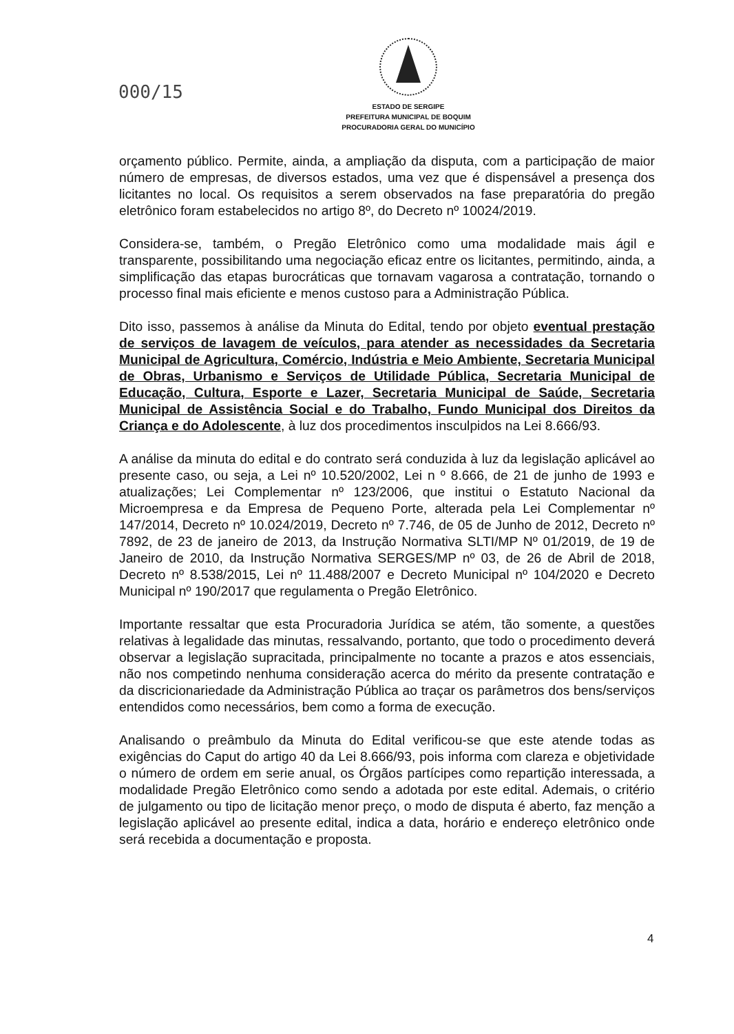000/15
ESTADO DE SERGIPE
PREFEITURA MUNICIPAL DE BOQUIM
PROCURADORIA GERAL DO MUNICÍPIO
orçamento público. Permite, ainda, a ampliação da disputa, com a participação de maior número de empresas, de diversos estados, uma vez que é dispensável a presença dos licitantes no local. Os requisitos a serem observados na fase preparatória do pregão eletrônico foram estabelecidos no artigo 8º, do Decreto nº 10024/2019.
Considera-se, também, o Pregão Eletrônico como uma modalidade mais ágil e transparente, possibilitando uma negociação eficaz entre os licitantes, permitindo, ainda, a simplificação das etapas burocráticas que tornavam vagarosa a contratação, tornando o processo final mais eficiente e menos custoso para a Administração Pública.
Dito isso, passemos à análise da Minuta do Edital, tendo por objeto eventual prestação de serviços de lavagem de veículos, para atender as necessidades da Secretaria Municipal de Agricultura, Comércio, Indústria e Meio Ambiente, Secretaria Municipal de Obras, Urbanismo e Serviços de Utilidade Pública, Secretaria Municipal de Educação, Cultura, Esporte e Lazer, Secretaria Municipal de Saúde, Secretaria Municipal de Assistência Social e do Trabalho, Fundo Municipal dos Direitos da Criança e do Adolescente, à luz dos procedimentos insculpidos na Lei 8.666/93.
A análise da minuta do edital e do contrato será conduzida à luz da legislação aplicável ao presente caso, ou seja, a Lei nº 10.520/2002, Lei n º 8.666, de 21 de junho de 1993 e atualizações; Lei Complementar nº 123/2006, que institui o Estatuto Nacional da Microempresa e da Empresa de Pequeno Porte, alterada pela Lei Complementar nº 147/2014, Decreto nº 10.024/2019, Decreto nº 7.746, de 05 de Junho de 2012, Decreto nº 7892, de 23 de janeiro de 2013, da Instrução Normativa SLTI/MP Nº 01/2019, de 19 de Janeiro de 2010, da Instrução Normativa SERGES/MP nº 03, de 26 de Abril de 2018, Decreto nº 8.538/2015, Lei nº 11.488/2007 e Decreto Municipal nº 104/2020 e Decreto Municipal nº 190/2017 que regulamenta o Pregão Eletrônico.
Importante ressaltar que esta Procuradoria Jurídica se atém, tão somente, a questões relativas à legalidade das minutas, ressalvando, portanto, que todo o procedimento deverá observar a legislação supracitada, principalmente no tocante a prazos e atos essenciais, não nos competindo nenhuma consideração acerca do mérito da presente contratação e da discricionariedade da Administração Pública ao traçar os parâmetros dos bens/serviços entendidos como necessários, bem como a forma de execução.
Analisando o preâmbulo da Minuta do Edital verificou-se que este atende todas as exigências do Caput do artigo 40 da Lei 8.666/93, pois informa com clareza e objetividade o número de ordem em serie anual, os Órgãos partícipes como repartição interessada, a modalidade Pregão Eletrônico como sendo a adotada por este edital. Ademais, o critério de julgamento ou tipo de licitação menor preço, o modo de disputa é aberto, faz menção a legislação aplicável ao presente edital, indica a data, horário e endereço eletrônico onde será recebida a documentação e proposta.
4